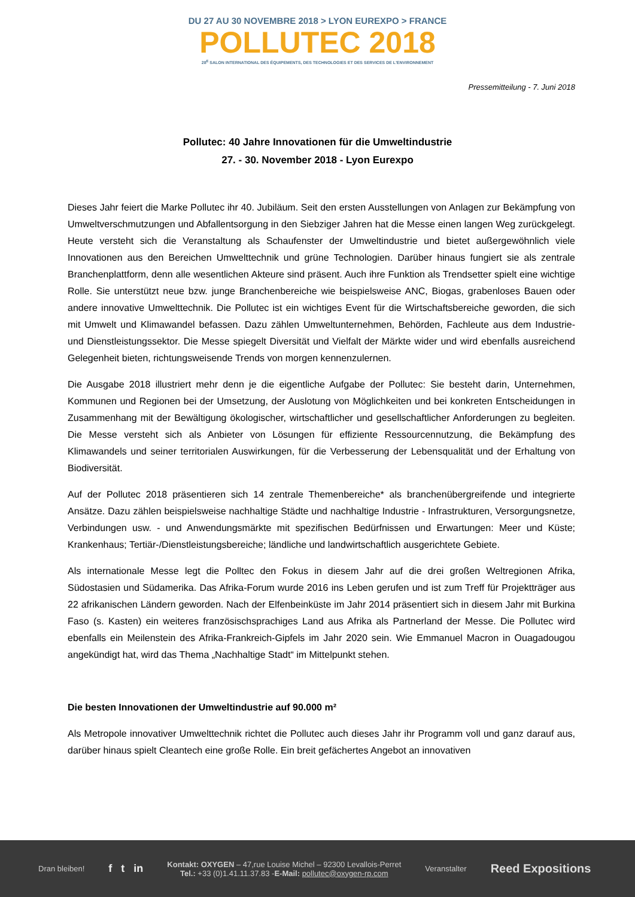DU 27 AU 30 NOVEMBRE 2018 > LYON EUREXPO > FRANCE
POLLUTEC 2018
28<sup>E</sup> SALON INTERNATIONAL DES ÉQUIPEMENTS, DES TECHNOLOGIES ET DES SERVICES DE L'ENVIRONNEMENT
Pressemitteilung - 7. Juni 2018
Pollutec: 40 Jahre Innovationen für die Umweltindustrie
27. - 30. November 2018 - Lyon Eurexpo
Dieses Jahr feiert die Marke Pollutec ihr 40. Jubiläum. Seit den ersten Ausstellungen von Anlagen zur Bekämpfung von Umweltverschmutzungen und Abfallentsorgung in den Siebziger Jahren hat die Messe einen langen Weg zurückgelegt. Heute versteht sich die Veranstaltung als Schaufenster der Umweltindustrie und bietet außergewöhnlich viele Innovationen aus den Bereichen Umwelttechnik und grüne Technologien. Darüber hinaus fungiert sie als zentrale Branchenplattform, denn alle wesentlichen Akteure sind präsent. Auch ihre Funktion als Trendsetter spielt eine wichtige Rolle. Sie unterstützt neue bzw. junge Branchenbereiche wie beispielsweise ANC, Biogas, grabenloses Bauen oder andere innovative Umwelttechnik. Die Pollutec ist ein wichtiges Event für die Wirtschaftsbereiche geworden, die sich mit Umwelt und Klimawandel befassen. Dazu zählen Umweltunternehmen, Behörden, Fachleute aus dem Industrie- und Dienstleistungssektor. Die Messe spiegelt Diversität und Vielfalt der Märkte wider und wird ebenfalls ausreichend Gelegenheit bieten, richtungsweisende Trends von morgen kennenzulernen.
Die Ausgabe 2018 illustriert mehr denn je die eigentliche Aufgabe der Pollutec: Sie besteht darin, Unternehmen, Kommunen und Regionen bei der Umsetzung, der Auslotung von Möglichkeiten und bei konkreten Entscheidungen in Zusammenhang mit der Bewältigung ökologischer, wirtschaftlicher und gesellschaftlicher Anforderungen zu begleiten. Die Messe versteht sich als Anbieter von Lösungen für effiziente Ressourcennutzung, die Bekämpfung des Klimawandels und seiner territorialen Auswirkungen, für die Verbesserung der Lebensqualität und der Erhaltung von Biodiversität.
Auf der Pollutec 2018 präsentieren sich 14 zentrale Themenbereiche* als branchenübergreifende und integrierte Ansätze. Dazu zählen beispielsweise nachhaltige Städte und nachhaltige Industrie - Infrastrukturen, Versorgungsnetze, Verbindungen usw. - und Anwendungsmärkte mit spezifischen Bedürfnissen und Erwartungen: Meer und Küste; Krankenhaus; Tertiär-/Dienstleistungsbereiche; ländliche und landwirtschaftlich ausgerichtete Gebiete.
Als internationale Messe legt die Polltec den Fokus in diesem Jahr auf die drei großen Weltregionen Afrika, Südostasien und Südamerika. Das Afrika-Forum wurde 2016 ins Leben gerufen und ist zum Treff für Projektträger aus 22 afrikanischen Ländern geworden. Nach der Elfenbeinküste im Jahr 2014 präsentiert sich in diesem Jahr mit Burkina Faso (s. Kasten) ein weiteres französischsprachiges Land aus Afrika als Partnerland der Messe. Die Pollutec wird ebenfalls ein Meilenstein des Afrika-Frankreich-Gipfels im Jahr 2020 sein. Wie Emmanuel Macron in Ouagadougou angekündigt hat, wird das Thema „Nachhaltige Stadt“ im Mittelpunkt stehen.
Die besten Innovationen der Umweltindustrie auf 90.000 m²
Als Metropole innovativer Umwelttechnik richtet die Pollutec auch dieses Jahr ihr Programm voll und ganz darauf aus, darüber hinaus spielt Cleantech eine große Rolle. Ein breit gefächertes Angebot an innovativen
Dran bleiben! f t in
Kontakt: OXYGEN – 47,rue Louise Michel – 92300 Levallois-Perret
Tel.: +33 (0)1.41.11.37.83 -E-Mail: pollutec@oxygen-rp.com
Veranstalter Reed Expositions